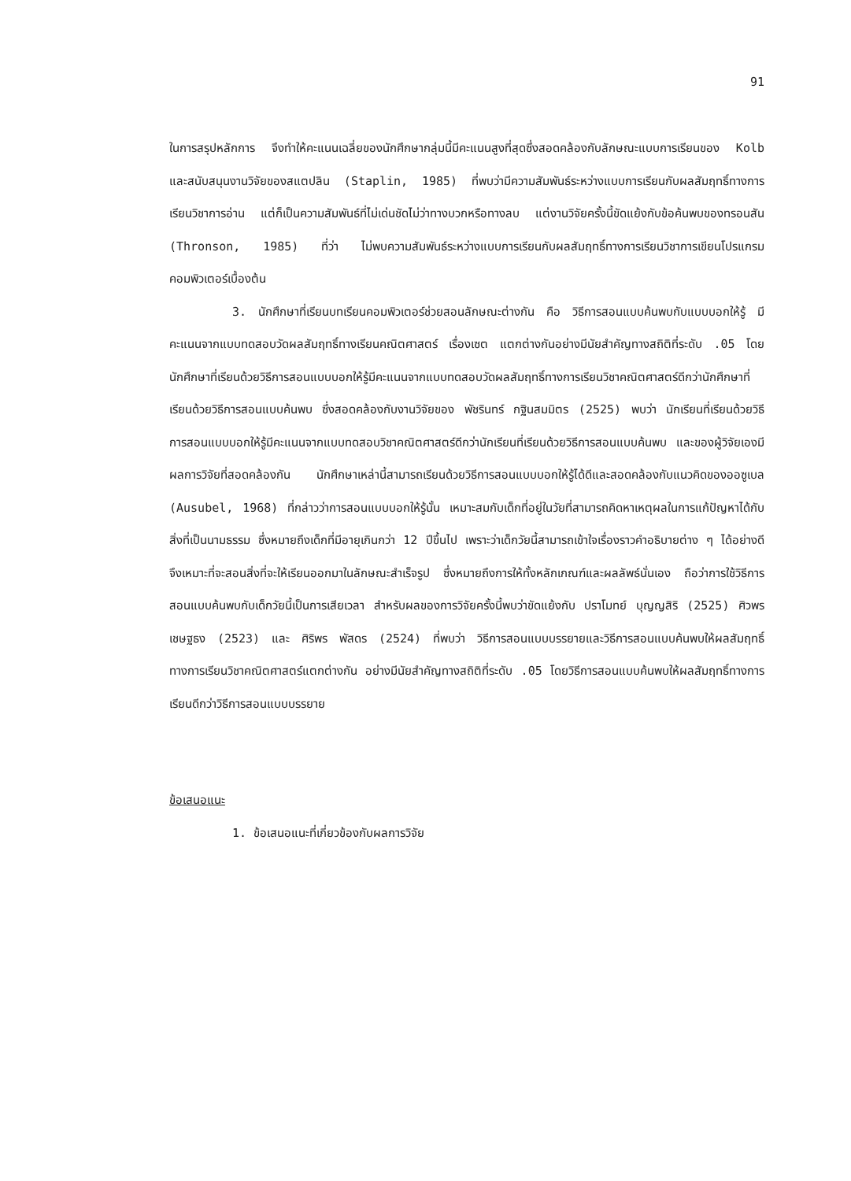91
ในการสรุปหลักการ จึงทำให้คะแนนเฉลี่ยของนักศึกษากลุ่มนี้มีคะแนนสูงที่สุดซึ่งสอดคล้องกับลักษณะแบบการเรียนของ Kolb และสนับสนุนงานวิจัยของสแตปลิน (Staplin, 1985) ที่พบว่ามีความสัมพันธ์ระหว่างแบบการเรียนกับผลสัมฤทธิ์ทางการเรียนวิชาการอ่าน แต่ก็เป็นความสัมพันธ์ที่ไม่เด่นชัดไม่ว่าทางบวกหรือทางลบ แต่งานวิจัยครั้งนี้ขัดแย้งกับข้อค้นพบของทรอนสัน (Thronson, 1985) ที่ว่า ไม่พบความสัมพันธ์ระหว่างแบบการเรียนกับผลสัมฤทธิ์ทางการเรียนวิชาการเขียนโปรแกรมคอมพิวเตอร์เบื้องต้น
3. นักศึกษาที่เรียนบทเรียนคอมพิวเตอร์ช่วยสอนลักษณะต่างกัน คือ วิธีการสอนแบบค้นพบกับแบบบอกให้รู้ มีคะแนนจากแบบทดสอบวัดผลสัมฤทธิ์ทางเรียนคณิตศาสตร์ เรื่องเซต แตกต่างกันอย่างมีนัยสำคัญทางสถิติที่ระดับ .05 โดยนักศึกษาที่เรียนด้วยวิธีการสอนแบบบอกให้รู้มีคะแนนจากแบบทดสอบวัดผลสัมฤทธิ์ทางการเรียนวิชาคณิตศาสตร์ดีกว่านักศึกษาที่เรียนด้วยวิธีการสอนแบบค้นพบ ซึ่งสอดคล้องกับงานวิจัยของ พัชรินทร์ กฐินสมมิตร (2525) พบว่า นักเรียนที่เรียนด้วยวิธีการสอนแบบบอกให้รู้มีคะแนนจากแบบทดสอบวิชาคณิตศาสตร์ดีกว่านักเรียนที่เรียนด้วยวิธีการสอนแบบค้นพบ และของผู้วิจัยเองมีผลการวิจัยที่สอดคล้องกัน นักศึกษาเหล่านี้สามารถเรียนด้วยวิธีการสอนแบบบอกให้รู้ได้ดีและสอดคล้องกับแนวคิดของออซูเบล (Ausubel, 1968) ที่กล่าวว่าการสอนแบบบอกให้รู้นั้น เหมาะสมกับเด็กที่อยู่ในวัยที่สามารถคิดหาเหตุผลในการแก้ปัญหาได้กับสิ่งที่เป็นนามธรรม ซึ่งหมายถึงเด็กที่มีอายุเกินกว่า 12 ปีขึ้นไป เพราะว่าเด็กวัยนี้สามารถเข้าใจเรื่องราวคำอธิบายต่าง ๆ ได้อย่างดีจึงเหมาะที่จะสอนสิ่งที่จะให้เรียนออกมาในลักษณะสำเร็จรูป ซึ่งหมายถึงการให้ทั้งหลักเกณฑ์และผลลัพธ์นั่นเอง ถือว่าการใช้วิธีการสอนแบบค้นพบกับเด็กวัยนี้เป็นการเสียเวลา สำหรับผลของการวิจัยครั้งนี้พบว่าขัดแย้งกับ ปราโมทย์ บุญญสิริ (2525) ศิวพร เชษฐธง (2523) และ ศิริพร พัสดร (2524) ที่พบว่า วิธีการสอนแบบบรรยายและวิธีการสอนแบบค้นพบให้ผลสัมฤทธิ์ทางการเรียนวิชาคณิตศาสตร์แตกต่างกัน อย่างมีนัยสำคัญทางสถิติที่ระดับ .05 โดยวิธีการสอนแบบค้นพบให้ผลสัมฤทธิ์ทางการเรียนดีกว่าวิธีการสอนแบบบรรยาย
ข้อเสนอแนะ
1. ข้อเสนอแนะที่เกี่ยวข้องกับผลการวิจัย